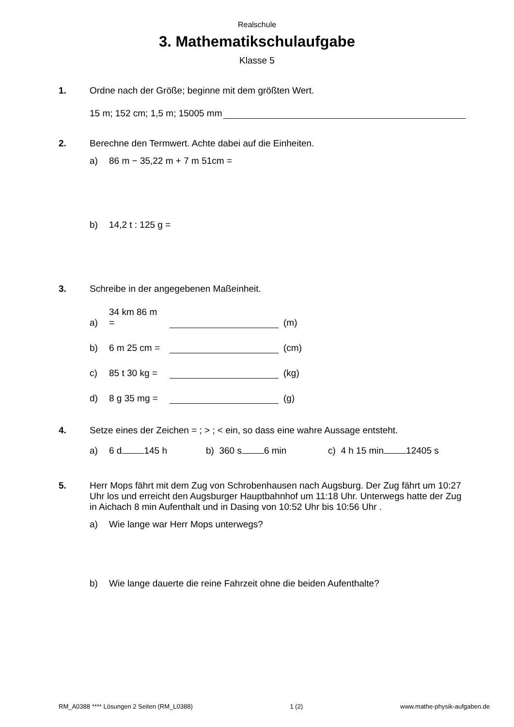Realschule
3. Mathematikschulaufgabe
Klasse 5
1. Ordne nach der Größe; beginne mit dem größten Wert.
15 m; 152 cm; 1,5 m; 15005 mm
2. Berechne den Termwert. Achte dabei auf die Einheiten.
a) 86 m − 35,22 m + 7 m 51cm =
b) 14,2 t : 125 g =
3. Schreibe in der angegebenen Maßeinheit.
a) 34 km 86 m = (m)
b) 6 m 25 cm = (cm)
c) 85 t 30 kg = (kg)
d) 8 g 35 mg = (g)
4. Setze eines der Zeichen = ; > ; < ein, so dass eine wahre Aussage entsteht.
a) 6 d 145 h b) 360 s 6 min c) 4 h 15 min 12405 s
5. Herr Mops fährt mit dem Zug von Schrobenhausen nach Augsburg. Der Zug fährt um 10:27 Uhr los und erreicht den Augsburger Hauptbahnhof um 11:18 Uhr. Unterwegs hatte der Zug in Aichach 8 min Aufenthalt und in Dasing von 10:52 Uhr bis 10:56 Uhr .
a) Wie lange war Herr Mops unterwegs?
b) Wie lange dauerte die reine Fahrzeit ohne die beiden Aufenthalte?
RM_A0388 **** Lösungen 2 Seiten (RM_L0388) 1 (2) www.mathe-physik-aufgaben.de